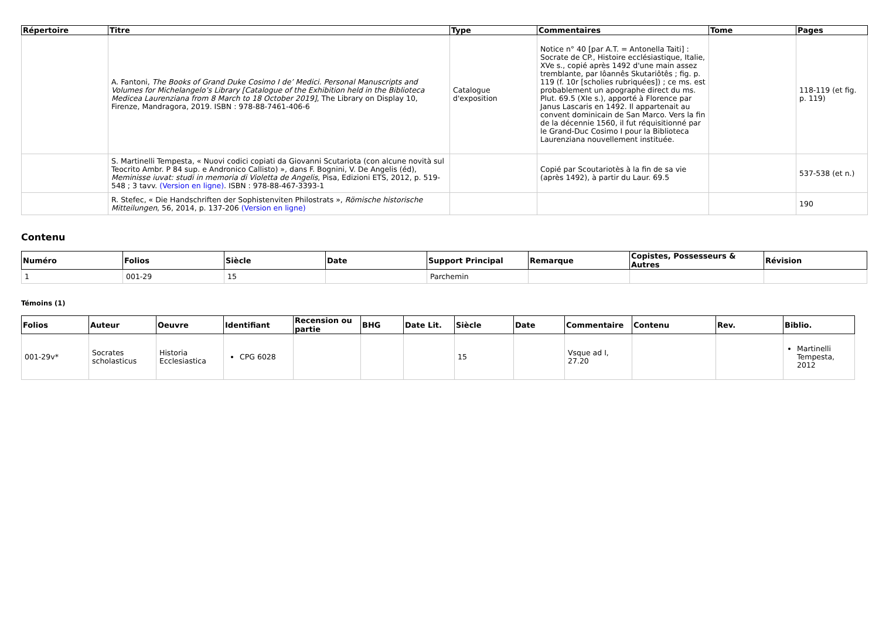| Répertoire | Titre | Type | Commentaires | Tome | Pages |
| --- | --- | --- | --- | --- | --- |
| | A. Fantoni, The Books of Grand Duke Cosimo I de’ Medici. Personal Manuscripts and Volumes for Michelangelo’s Library [Catalogue of the Exhibition held in the Biblioteca Medicea Laurenziana from 8 March to 18 October 2019] , The Library on Display 10, Firenze, Mandragora, 2019. ISBN : 978-88-7461-406-6 | Catalogue d'exposition | Notice n° 40 [par A.T. = Antonella Taiti] : Socrate de CP., Histoire ecclésiastique, Italie, XVe s., copié après 1492 d'une main assez tremblante, par Iôannês Skutariôtês ; fig. p. 119 (f. 10r [scholies rubriquées]) ; ce ms. est probablement un apographe direct du ms. Plut. 69.5 (XIe s.), apporté à Florence par Janus Lascaris en 1492. Il appartenait au convent dominicain de San Marco. Vers la fin de la décennie 1560, il fut réquisitionné par le Grand-Duc Cosimo I pour la Biblioteca Laurenziana nouvellement instituée. | | 118-119 (et fig. p. 119) |
| | S. Martinelli Tempesta, « Nuovi codici copiati da Giovanni Scutariota (con alcune novità sul Teocrito Ambr. P 84 sup. e Andronico Callisto) », dans F. Bognini, V. De Angelis (éd), Meminisse iuvat: studi in memoria di Violetta de Angelis , Pisa, Edizioni ETS, 2012, p. 519-548 ; 3 tavv. (Version en ligne) . ISBN : 978-88-467-3393-1 | | Copié par Scoutariotès à la fin de sa vie (après 1492), à partir du Laur. 69.5 | | 537-538 (et n.) |
| | R. Stefec, « Die Handschriften der Sophistenviten Philostrats », Römische historische Mitteilungen , 56, 2014, p. 137-206 (Version en ligne) | | | | 190 |
Contenu
| Numéro | Folios | Siècle | Date | Support Principal | Remarque | Copistes, Possesseurs & Autres | Révision |
| --- | --- | --- | --- | --- | --- | --- | --- |
| 1 | 001-29 | 15 | | Parchemin | | | |
Témoins (1)
| Folios | Auteur | Oeuvre | Identifiant | Recension ou partie | BHG | Date Lit. | Siècle | Date | Commentaire | Contenu | Rev. | Biblio. |
| --- | --- | --- | --- | --- | --- | --- | --- | --- | --- | --- | --- | --- |
| 001-29v* | Socrates scholasticus | Historia Ecclesiastica | CPG 6028 | | | | 15 | | Vsque ad I, 27.20 | | | Martinelli Tempesta, 2012 |